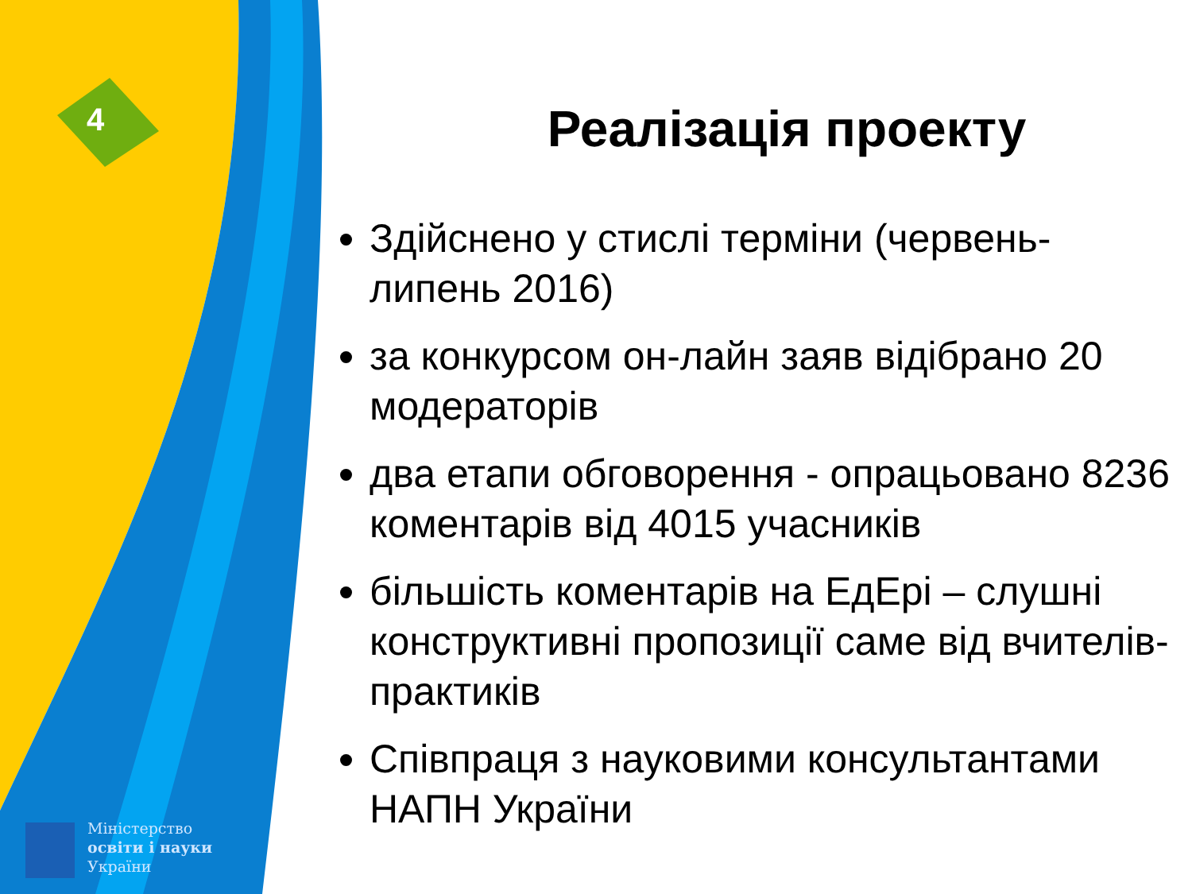4
Міністерство
освіти і науки
України
Реалізація проекту
Здійснено у стислі терміни (червень-липень 2016)
за конкурсом он-лайн заяв відібрано 20 модераторів
два етапи обговорення - опрацьовано 8236 коментарів від 4015 учасників
більшість коментарів на ЕдЕрі – слушні конструктивні пропозиції саме від вчителів-практиків
Співпраця з науковими консультантами НАПН України